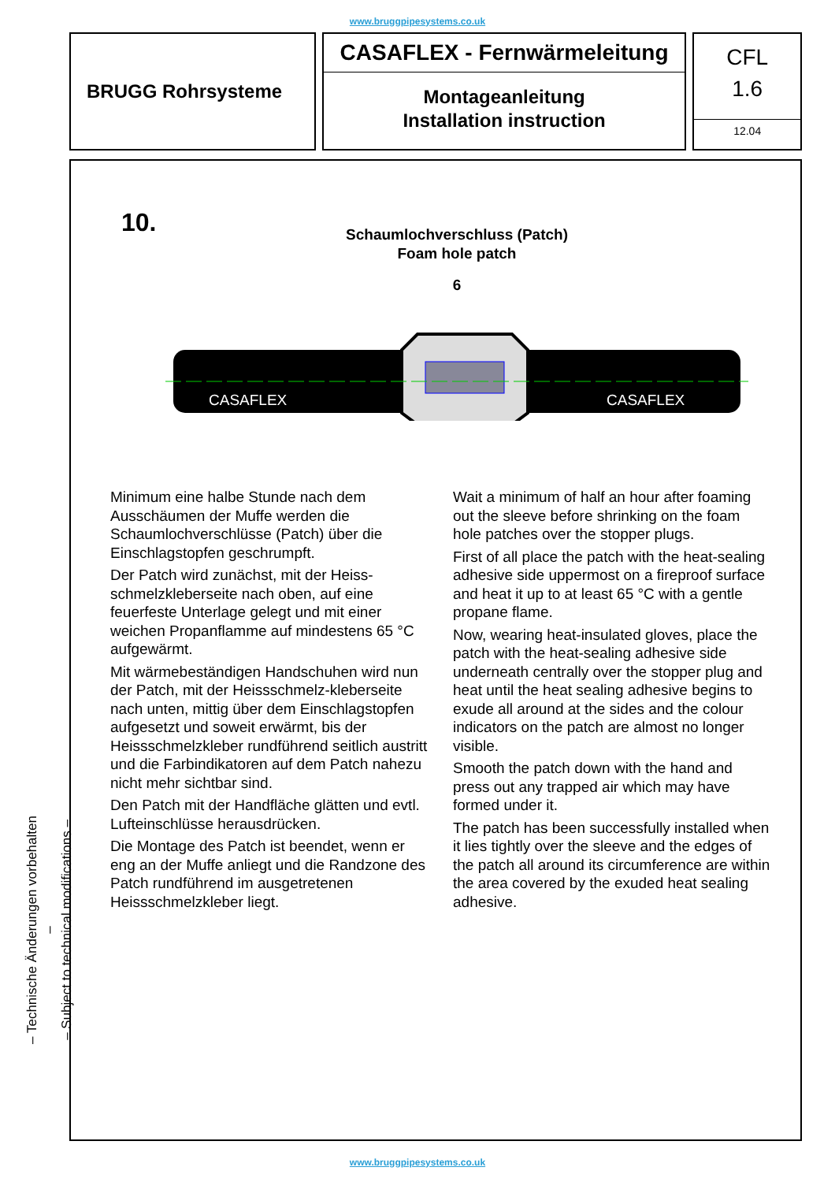www.bruggpipesystems.co.uk
BRUGG Rohrsysteme
CASAFLEX - Fernwärmeleitung
Montageanleitung
Installation instruction
CFL
1.6
12.04
10.
Schaumlochverschluss (Patch)
Foam hole patch
6
CASAFLEX
CASAFLEX
Minimum eine halbe Stunde nach dem Ausschäumen der Muffe werden die Schaumlochverschlüsse (Patch) über die Einschlagstopfen geschrumpft.
Der Patch wird zunächst, mit der Heiss-schmelzkleberseite nach oben, auf eine feuerfeste Unterlage gelegt und mit einer weichen Propanflamme auf mindestens 65 °C aufgewärmt.
Mit wärmebeständigen Handschuhen wird nun der Patch, mit der Heissschmelz-kleberseite nach unten, mittig über dem Einschlagstopfen aufgesetzt und soweit erwärmt, bis der Heissschmelzkleber rundführend seitlich austritt und die Farbindikatoren auf dem Patch nahezu nicht mehr sichtbar sind.
Den Patch mit der Handfläche glätten und evtl. Lufteinschlüsse herausdrücken.
Die Montage des Patch ist beendet, wenn er eng an der Muffe anliegt und die Randzone des Patch rundführend im ausgetretenen Heissschmelzkleber liegt.
Wait a minimum of half an hour after foaming out the sleeve before shrinking on the foam hole patches over the stopper plugs.
First of all place the patch with the heat-sealing adhesive side uppermost on a fireproof surface and heat it up to at least 65 °C with a gentle propane flame.
Now, wearing heat-insulated gloves, place the patch with the heat-sealing adhesive side underneath centrally over the stopper plug and heat until the heat sealing adhesive begins to exude all around at the sides and the colour indicators on the patch are almost no longer visible.
Smooth the patch down with the hand and press out any trapped air which may have formed under it.
The patch has been successfully installed when it lies tightly over the sleeve and the edges of the patch all around its circumference are within the area covered by the exuded heat sealing adhesive.
– Technische Änderungen vorbehalten –
– Subject to technical modifications –
www.bruggpipesystems.co.uk